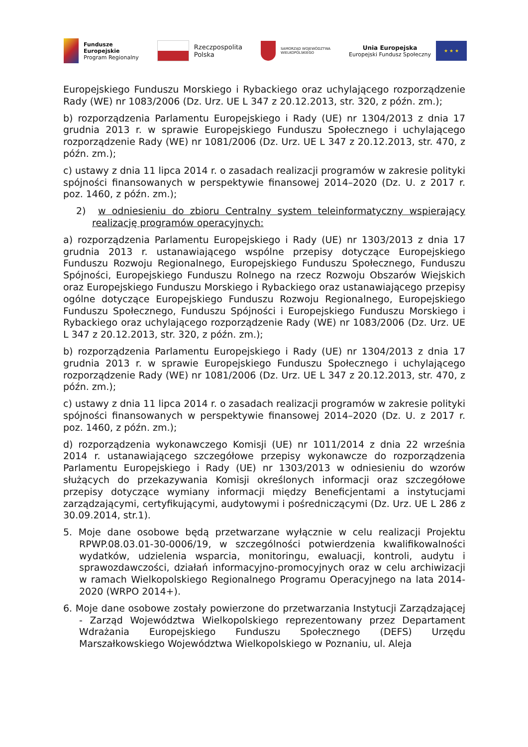Fundusze
Europejskie
Program Regionalny
Rzeczpospolita
Polska
SAMORZĄD WOJEWÓDZTWA
WIELKOPOLSKIEGO
Unia Europejska
Europejski Fundusz Społeczny
★ ★ ★
Europejskiego Funduszu Morskiego i Rybackiego oraz uchylającego rozporządzenie Rady (WE) nr 1083/2006 (Dz. Urz. UE L 347 z 20.12.2013, str. 320, z późn. zm.);
b) rozporządzenia Parlamentu Europejskiego i Rady (UE) nr 1304/2013 z dnia 17 grudnia 2013 r. w sprawie Europejskiego Funduszu Społecznego i uchylającego rozporządzenie Rady (WE) nr 1081/2006 (Dz. Urz. UE L 347 z 20.12.2013, str. 470, z późn. zm.);
c) ustawy z dnia 11 lipca 2014 r. o zasadach realizacji programów w zakresie polityki spójności finansowanych w perspektywie finansowej 2014–2020 (Dz. U. z 2017 r. poz. 1460, z późn. zm.);
2) w odniesieniu do zbioru Centralny system teleinformatyczny wspierający realizację programów operacyjnych:
a) rozporządzenia Parlamentu Europejskiego i Rady (UE) nr 1303/2013 z dnia 17 grudnia 2013 r. ustanawiającego wspólne przepisy dotyczące Europejskiego Funduszu Rozwoju Regionalnego, Europejskiego Funduszu Społecznego, Funduszu Spójności, Europejskiego Funduszu Rolnego na rzecz Rozwoju Obszarów Wiejskich oraz Europejskiego Funduszu Morskiego i Rybackiego oraz ustanawiającego przepisy ogólne dotyczące Europejskiego Funduszu Rozwoju Regionalnego, Europejskiego Funduszu Społecznego, Funduszu Spójności i Europejskiego Funduszu Morskiego i Rybackiego oraz uchylającego rozporządzenie Rady (WE) nr 1083/2006 (Dz. Urz. UE L 347 z 20.12.2013, str. 320, z późn. zm.);
b) rozporządzenia Parlamentu Europejskiego i Rady (UE) nr 1304/2013 z dnia 17 grudnia 2013 r. w sprawie Europejskiego Funduszu Społecznego i uchylającego rozporządzenie Rady (WE) nr 1081/2006 (Dz. Urz. UE L 347 z 20.12.2013, str. 470, z późn. zm.);
c) ustawy z dnia 11 lipca 2014 r. o zasadach realizacji programów w zakresie polityki spójności finansowanych w perspektywie finansowej 2014–2020 (Dz. U. z 2017 r. poz. 1460, z późn. zm.);
d) rozporządzenia wykonawczego Komisji (UE) nr 1011/2014 z dnia 22 września 2014 r. ustanawiającego szczegółowe przepisy wykonawcze do rozporządzenia Parlamentu Europejskiego i Rady (UE) nr 1303/2013 w odniesieniu do wzorów służących do przekazywania Komisji określonych informacji oraz szczegółowe przepisy dotyczące wymiany informacji między Beneficjentami a instytucjami zarządzającymi, certyfikującymi, audytowymi i pośredniczącymi (Dz. Urz. UE L 286 z 30.09.2014, str.1).
5. Moje dane osobowe będą przetwarzane wyłącznie w celu realizacji Projektu RPWP.08.03.01-30-0006/19, w szczególności potwierdzenia kwalifikowalności wydatków, udzielenia wsparcia, monitoringu, ewaluacji, kontroli, audytu i sprawozdawczości, działań informacyjno-promocyjnych oraz w celu archiwizacji w ramach Wielkopolskiego Regionalnego Programu Operacyjnego na lata 2014-2020 (WRPO 2014+).
6. Moje dane osobowe zostały powierzone do przetwarzania Instytucji Zarządzającej - Zarząd Województwa Wielkopolskiego reprezentowany przez Departament Wdrażania Europejskiego Funduszu Społecznego (DEFS) Urzędu Marszałkowskiego Województwa Wielkopolskiego w Poznaniu, ul. Aleja